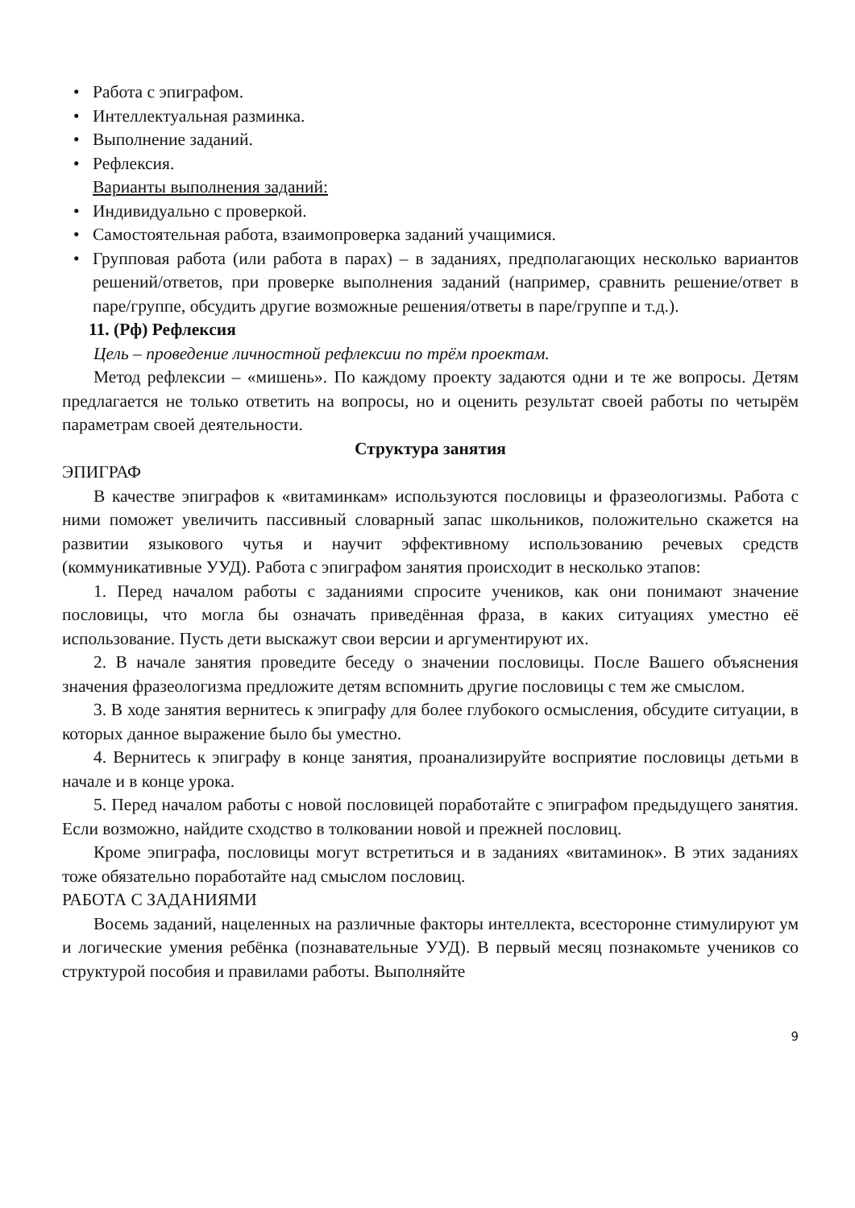• Работа с эпиграфом.
• Интеллектуальная разминка.
• Выполнение заданий.
• Рефлексия.
Варианты выполнения заданий:
• Индивидуально с проверкой.
• Самостоятельная работа, взаимопроверка заданий учащимися.
• Групповая работа (или работа в парах) – в заданиях, предполагающих несколько вариантов решений/ответов, при проверке выполнения заданий (например, сравнить решение/ответ в паре/группе, обсудить другие возможные решения/ответы в паре/группе и т.д.).
11. (Рф) Рефлексия
Цель – проведение личностной рефлексии по трём проектам.
Метод рефлексии – «мишень». По каждому проекту задаются одни и те же вопросы. Детям предлагается не только ответить на вопросы, но и оценить результат своей работы по четырём параметрам своей деятельности.
Структура занятия
ЭПИГРАФ
В качестве эпиграфов к «витаминкам» используются пословицы и фразеологизмы. Работа с ними поможет увеличить пассивный словарный запас школьников, положительно скажется на развитии языкового чутья и научит эффективному использованию речевых средств (коммуникативные УУД). Работа с эпиграфом занятия происходит в несколько этапов:
1. Перед началом работы с заданиями спросите учеников, как они понимают значение пословицы, что могла бы означать приведённая фраза, в каких ситуациях уместно её использование. Пусть дети выскажут свои версии и аргументируют их.
2. В начале занятия проведите беседу о значении пословицы. После Вашего объяснения значения фразеологизма предложите детям вспомнить другие пословицы с тем же смыслом.
3. В ходе занятия вернитесь к эпиграфу для более глубокого осмысления, обсудите ситуации, в которых данное выражение было бы уместно.
4. Вернитесь к эпиграфу в конце занятия, проанализируйте восприятие пословицы детьми в начале и в конце урока.
5. Перед началом работы с новой пословицей поработайте с эпиграфом предыдущего занятия. Если возможно, найдите сходство в толковании новой и прежней пословиц.
Кроме эпиграфа, пословицы могут встретиться и в заданиях «витаминок». В этих заданиях тоже обязательно поработайте над смыслом пословиц.
РАБОТА С ЗАДАНИЯМИ
Восемь заданий, нацеленных на различные факторы интеллекта, всесторонне стимулируют ум и логические умения ребёнка (познавательные УУД). В первый месяц познакомьте учеников со структурой пособия и правилами работы. Выполняйте
9